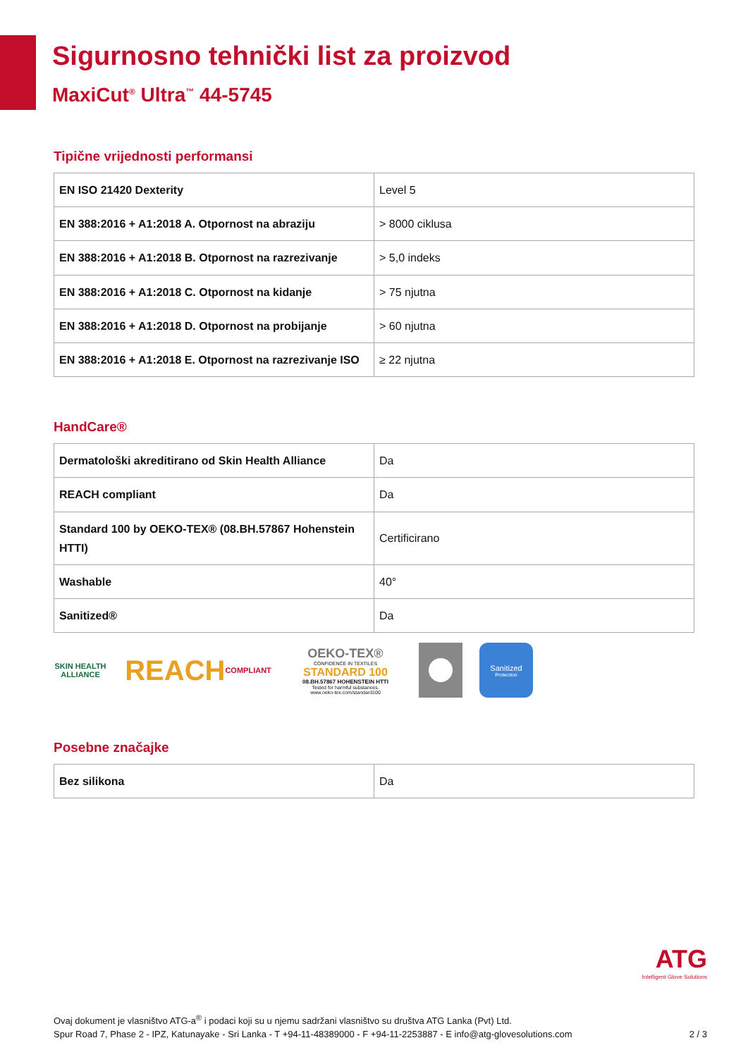Sigurnosno tehnički list za proizvod
MaxiCut<sup>®</sup> Ultra<sup>™</sup> 44-5745
Tipične vrijednosti performansi
| EN ISO 21420 Dexterity | Level 5 |
| EN 388:2016 + A1:2018 A. Otpornost na abraziju | > 8000 ciklusa |
| EN 388:2016 + A1:2018 B. Otpornost na razrezivanje | > 5,0 indeks |
| EN 388:2016 + A1:2018 C. Otpornost na kidanje | > 75 njutna |
| EN 388:2016 + A1:2018 D. Otpornost na probijanje | > 60 njutna |
| EN 388:2016 + A1:2018 E. Otpornost na razrezivanje ISO | ≥ 22 njutna |
HandCare®
| Dermatološki akreditirano od Skin Health Alliance | Da |
| REACH compliant | Da |
| Standard 100 by OEKO-TEX® (08.BH.57867 Hohenstein HTTI) | Certificirano |
| Washable | 40° |
| Sanitized® | Da |
SKIN HEALTH ALLIANCE
REACH
COMPLIANT
OEKO-TEX®
CONFIDENCE IN TEXTILES
STANDARD 100
08.BH.57867 HOHENSTEIN HTTI
Tested for harmful substances.
www.oeko-tex.com/standard100
Sanitized
Protection
Posebne značajke
| Bez silikona | Da |
ATG
Intelligent Glove Solutions
Ovaj dokument je vlasništvo ATG-a<sup>®</sup> i podaci koji su u njemu sadržani vlasništvo su društva ATG Lanka (Pvt) Ltd.
Spur Road 7, Phase 2 - IPZ, Katunayake - Sri Lanka - T +94-11-48389000 - F +94-11-2253887 - E info@atg-glovesolutions.com 2 / 3